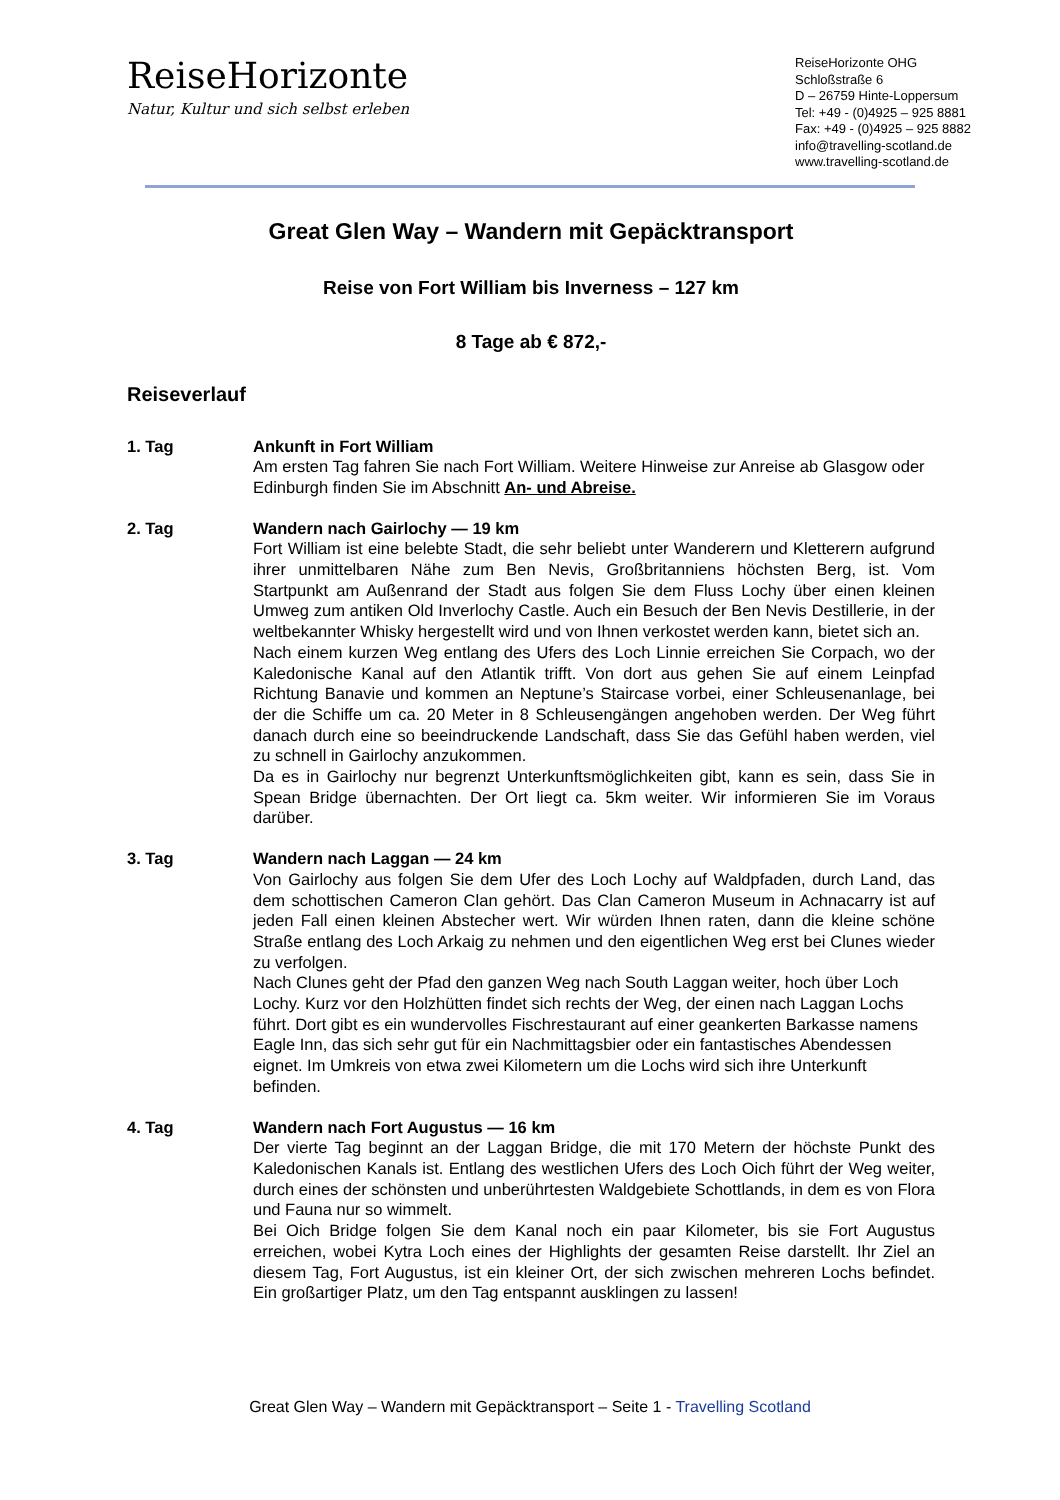ReiseHorizonte
Natur, Kultur und sich selbst erleben
ReiseHorizonte OHG
Schloßstraße 6
D – 26759 Hinte-Loppersum
Tel: +49 - (0)4925 – 925 8881
Fax: +49 - (0)4925 – 925 8882
info@travelling-scotland.de
www.travelling-scotland.de
Great Glen Way – Wandern mit Gepäcktransport
Reise von Fort William bis Inverness – 127 km
8 Tage ab € 872,-
Reiseverlauf
1. Tag Ankunft in Fort William
Am ersten Tag fahren Sie nach Fort William. Weitere Hinweise zur Anreise ab Glasgow oder Edinburgh finden Sie im Abschnitt An- und Abreise.
2. Tag Wandern nach Gairlochy — 19 km
Fort William ist eine belebte Stadt, die sehr beliebt unter Wanderern und Kletterern aufgrund ihrer unmittelbaren Nähe zum Ben Nevis, Großbritanniens höchsten Berg, ist. Vom Startpunkt am Außenrand der Stadt aus folgen Sie dem Fluss Lochy über einen kleinen Umweg zum antiken Old Inverlochy Castle. Auch ein Besuch der Ben Nevis Destillerie, in der weltbekannter Whisky hergestellt wird und von Ihnen verkostet werden kann, bietet sich an.
Nach einem kurzen Weg entlang des Ufers des Loch Linnie erreichen Sie Corpach, wo der Kaledonische Kanal auf den Atlantik trifft. Von dort aus gehen Sie auf einem Leinpfad Richtung Banavie und kommen an Neptune’s Staircase vorbei, einer Schleusenanlage, bei der die Schiffe um ca. 20 Meter in 8 Schleusengängen angehoben werden. Der Weg führt danach durch eine so beeindruckende Landschaft, dass Sie das Gefühl haben werden, viel zu schnell in Gairlochy anzukommen.
Da es in Gairlochy nur begrenzt Unterkunftsmöglichkeiten gibt, kann es sein, dass Sie in Spean Bridge übernachten. Der Ort liegt ca. 5km weiter. Wir informieren Sie im Voraus darüber.
3. Tag Wandern nach Laggan — 24 km
Von Gairlochy aus folgen Sie dem Ufer des Loch Lochy auf Waldpfaden, durch Land, das dem schottischen Cameron Clan gehört. Das Clan Cameron Museum in Achnacarry ist auf jeden Fall einen kleinen Abstecher wert. Wir würden Ihnen raten, dann die kleine schöne Straße entlang des Loch Arkaig zu nehmen und den eigentlichen Weg erst bei Clunes wieder zu verfolgen.
Nach Clunes geht der Pfad den ganzen Weg nach South Laggan weiter, hoch über Loch Lochy. Kurz vor den Holzhütten findet sich rechts der Weg, der einen nach Laggan Lochs führt. Dort gibt es ein wundervolles Fischrestaurant auf einer geankerten Barkasse namens Eagle Inn, das sich sehr gut für ein Nachmittagsbier oder ein fantastisches Abendessen eignet. Im Umkreis von etwa zwei Kilometern um die Lochs wird sich ihre Unterkunft befinden.
4. Tag Wandern nach Fort Augustus — 16 km
Der vierte Tag beginnt an der Laggan Bridge, die mit 170 Metern der höchste Punkt des Kaledonischen Kanals ist. Entlang des westlichen Ufers des Loch Oich führt der Weg weiter, durch eines der schönsten und unberührtesten Waldgebiete Schottlands, in dem es von Flora und Fauna nur so wimmelt.
Bei Oich Bridge folgen Sie dem Kanal noch ein paar Kilometer, bis sie Fort Augustus erreichen, wobei Kytra Loch eines der Highlights der gesamten Reise darstellt. Ihr Ziel an diesem Tag, Fort Augustus, ist ein kleiner Ort, der sich zwischen mehreren Lochs befindet. Ein großartiger Platz, um den Tag entspannt ausklingen zu lassen!
Great Glen Way – Wandern mit Gepäcktransport – Seite 1 - Travelling Scotland